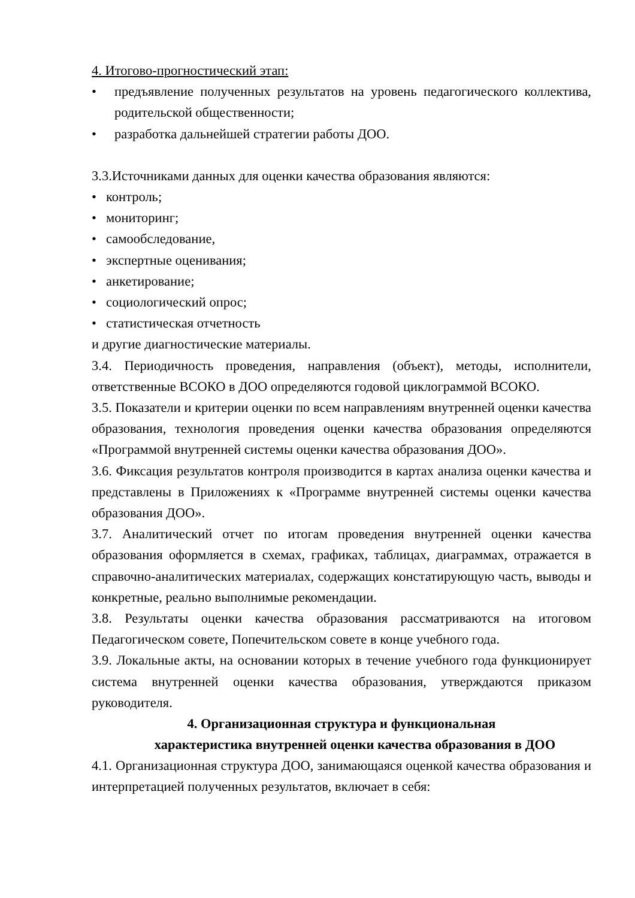4. Итогово-прогностический этап:
• предъявление полученных результатов на уровень педагогического коллектива, родительской общественности;
• разработка дальнейшей стратегии работы ДОО.
3.3.Источниками данных для оценки качества образования являются:
• контроль;
• мониторинг;
• самообследование,
• экспертные оценивания;
• анкетирование;
• социологический опрос;
• статистическая отчетность
и другие диагностические материалы.
3.4. Периодичность проведения, направления (объект), методы, исполнители, ответственные ВСОКО в ДОО определяются годовой циклограммой ВСОКО.
3.5. Показатели и критерии оценки по всем направлениям внутренней оценки качества образования, технология проведения оценки качества образования определяются «Программой внутренней системы оценки качества образования ДОО».
3.6. Фиксация результатов контроля производится в картах анализа оценки качества и представлены в Приложениях к «Программе внутренней системы оценки качества образования ДОО».
3.7. Аналитический отчет по итогам проведения внутренней оценки качества образования оформляется в схемах, графиках, таблицах, диаграммах, отражается в справочно-аналитических материалах, содержащих констатирующую часть, выводы и конкретные, реально выполнимые рекомендации.
3.8. Результаты оценки качества образования рассматриваются на итоговом Педагогическом совете, Попечительском совете в конце учебного года.
3.9. Локальные акты, на основании которых в течение учебного года функционирует система внутренней оценки качества образования, утверждаются приказом руководителя.
4. Организационная структура и функциональная
характеристика внутренней оценки качества образования в ДОО
4.1. Организационная структура ДОО, занимающаяся оценкой качества образования и интерпретацией полученных результатов, включает в себя: